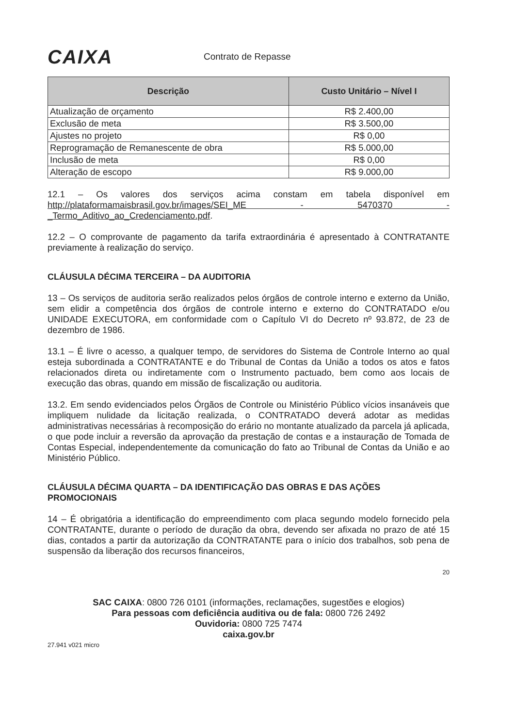CAIXA
Contrato de Repasse
| Descrição | Custo Unitário – Nível I |
| --- | --- |
| Atualização de orçamento | R$ 2.400,00 |
| Exclusão de meta | R$ 3.500,00 |
| Ajustes no projeto | R$ 0,00 |
| Reprogramação de Remanescente de obra | R$ 5.000,00 |
| Inclusão de meta | R$ 0,00 |
| Alteração de escopo | R$ 9.000,00 |
12.1 – Os valores dos serviços acima constam em tabela disponível em http://plataformamaisbrasil.gov.br/images/SEI_ME - 5470370 - _Termo_Aditivo_ao_Credenciamento.pdf.
12.2 – O comprovante de pagamento da tarifa extraordinária é apresentado à CONTRATANTE previamente à realização do serviço.
CLÁUSULA DÉCIMA TERCEIRA – DA AUDITORIA
13 – Os serviços de auditoria serão realizados pelos órgãos de controle interno e externo da União, sem elidir a competência dos órgãos de controle interno e externo do CONTRATADO e/ou UNIDADE EXECUTORA, em conformidade com o Capítulo VI do Decreto nº 93.872, de 23 de dezembro de 1986.
13.1 – É livre o acesso, a qualquer tempo, de servidores do Sistema de Controle Interno ao qual esteja subordinada a CONTRATANTE e do Tribunal de Contas da União a todos os atos e fatos relacionados direta ou indiretamente com o Instrumento pactuado, bem como aos locais de execução das obras, quando em missão de fiscalização ou auditoria.
13.2. Em sendo evidenciados pelos Órgãos de Controle ou Ministério Público vícios insanáveis que impliquem nulidade da licitação realizada, o CONTRATADO deverá adotar as medidas administrativas necessárias à recomposição do erário no montante atualizado da parcela já aplicada, o que pode incluir a reversão da aprovação da prestação de contas e a instauração de Tomada de Contas Especial, independentemente da comunicação do fato ao Tribunal de Contas da União e ao Ministério Público.
CLÁUSULA DÉCIMA QUARTA – DA IDENTIFICAÇÃO DAS OBRAS E DAS AÇÕES PROMOCIONAIS
14 – É obrigatória a identificação do empreendimento com placa segundo modelo fornecido pela CONTRATANTE, durante o período de duração da obra, devendo ser afixada no prazo de até 15 dias, contados a partir da autorização da CONTRATANTE para o início dos trabalhos, sob pena de suspensão da liberação dos recursos financeiros,
20
SAC CAIXA: 0800 726 0101 (informações, reclamações, sugestões e elogios)
Para pessoas com deficiência auditiva ou de fala: 0800 726 2492
Ouvidoria: 0800 725 7474
caixa.gov.br
27.941 v021 micro